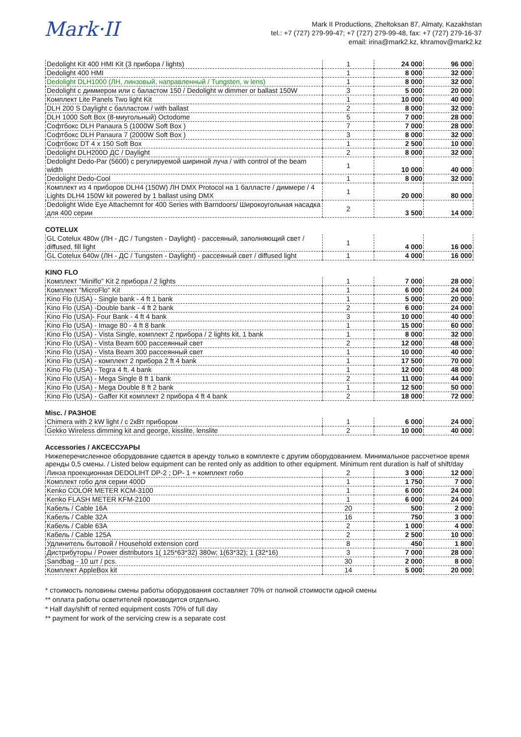Mark·II
Mark II Productions, Zheltoksan 87, Almaty, Kazakhstan
tel.: +7 (727) 279-99-47; +7 (727) 279-99-48, fax: +7 (727) 279-16-37
email: irina@mark2.kz, khramov@mark2.kz
| Dedolight Kit 400 HMI Kit (3 прибора / lights) | 1 | 24 000 | 96 000 |
| Dedolight 400 HMI | 1 | 8 000 | 32 000 |
| Dedolight DLH1000 (ЛН, линзовый, направленный / Tungsten, w lens) | 1 | 8 000 | 32 000 |
| Dedolight с диммером или с баластом 150 / Dedolight w dimmer or ballast 150W | 3 | 5 000 | 20 000 |
| Комплект Lite Panels Two light Kit | 1 | 10 000 | 40 000 |
| DLH 200 S Daylight с балластом / with ballast | 2 | 8 000 | 32 000 |
| DLH 1000 Soft Box (8-миугольный) Octodome | 5 | 7 000 | 28 000 |
| Софтбокс DLH Panaura 5 (1000W Soft Box ) | 7 | 7 000 | 28 000 |
| Софтбокс DLH Panaura 7 (2000W Soft Box ) | 3 | 8 000 | 32 000 |
| Софтбокс DT 4 x 150 Soft Box | 1 | 2 500 | 10 000 |
| Dedolight DLH200D ДС / Daylight | 2 | 8 000 | 32 000 |
| Dedolight Dedo-Par (5600) с регулируемой шириной луча / with control of the beam width | 1 | 10 000 | 40 000 |
| Dedolight Dedo-Cool | 1 | 8 000 | 32 000 |
| Комплект из 4 приборов DLH4 (150W) ЛН DMX Protocol на 1 балласте / диммере / 4 Lights DLH4 150W kit powered by 1 ballast using DMX | 1 | 20 000 | 80 000 |
| Dedolight Wide Eye Attachemnt for 400 Series with Barndoors/ Широкоугольная насадка для 400 серии | 2 | 3 500 | 14 000 |
COTELUX
| GL Cotelux 480w (ЛН - ДС / Tungsten - Daylight) - рассеяный, заполняющий свет / diffused, fill light | 1 | 4 000 | 16 000 |
| GL Cotelux 640w (ЛН - ДС / Tungsten - Daylight) - рассеяный свет / diffused light | 1 | 4 000 | 16 000 |
KINO FLO
| Комплект "Miniflo" Kit 2 прибора / 2 lights | 1 | 7 000 | 28 000 |
| Комплект "MicroFlo" Kit | 1 | 6 000 | 24 000 |
| Kino Flo (USA) - Single bank - 4 ft 1 bank | 1 | 5 000 | 20 000 |
| Kino Flo (USA) -Double bank - 4 ft 2 bank | 2 | 6 000 | 24 000 |
| Kino Flo (USA)- Four Bank - 4 ft 4 bank | 3 | 10 000 | 40 000 |
| Kino Flo (USA) - Image 80 - 4 ft 8 bank | 1 | 15 000 | 60 000 |
| Kino Flo (USA) - Vista Single, комплект 2 прибора / 2 lights kit, 1 bank | 1 | 8 000 | 32 000 |
| Kino Flo (USA) - Vista Beam 600 рассеянный свет | 2 | 12 000 | 48 000 |
| Kino Flo (USA) - Vista Beam 300 рассеянный свет | 1 | 10 000 | 40 000 |
| Kino Flo (USA) - комплект 2 прибора 2 ft 4 bank | 1 | 17 500 | 70 000 |
| Kino Flo (USA) - Tegra 4 ft. 4 bank | 1 | 12 000 | 48 000 |
| Kino Flo (USA) - Mega Single 8 ft 1 bank | 2 | 11 000 | 44 000 |
| Kino Flo (USA) - Mega Double 8 ft 2 bank | 1 | 12 500 | 50 000 |
| Kino Flo (USA) - Gaffer Kit комплект 2 прибора 4 ft 4 bank | 2 | 18 000 | 72 000 |
Misc. / РАЗНОЕ
| Chimera with 2 kW light / с 2кВт прибором | 1 | 6 000 | 24 000 |
| Gekko Wireless dimming kit and george, kisslite, lenslite | 2 | 10 000 | 40 000 |
Accessories / АКСЕССУАРЫ
Нижеперечисленное оборудование сдается в аренду только в комплекте с другим оборудованием. Минимальное рассчетное время аренды 0,5 смены. / Listed below equipment can be rented only as addition to other equipment. Minimum rent duration is half of shift/day
| Линза проекционная DEDOLIHT DP-2 ; DP- 1 + комплект гобо | 2 | 3 000 | 12 000 |
| Комплект гобо для серии 400D | 1 | 1 750 | 7 000 |
| Kenko COLOR METER KCM-3100 | 1 | 6 000 | 24 000 |
| Kenko FLASH METER KFM-2100 | 1 | 6 000 | 24 000 |
| Кабель / Cable 16A | 20 | 500 | 2 000 |
| Кабель / Cable 32A | 16 | 750 | 3 000 |
| Кабель / Cable 63A | 2 | 1 000 | 4 000 |
| Кабель / Cable 125A | 2 | 2 500 | 10 000 |
| Удлинитель бытовой / Household extension cord | 8 | 450 | 1 800 |
| Дистрибуторы / Power distributors 1( 125*63*32) 380w; 1(63*32); 1 (32*16) | 3 | 7 000 | 28 000 |
| Sandbag - 10 шт / pcs. | 30 | 2 000 | 8 000 |
| Комплект AppleBox kit | 14 | 5 000 | 20 000 |
* стоимость половины смены работы оборудования составляет 70% от полной стоимости одной смены
** оплата работы осветителей производится отдельно.
* Half day/shift of rented equipment costs 70% of full day
** payment for work of the servicing crew is a separate cost